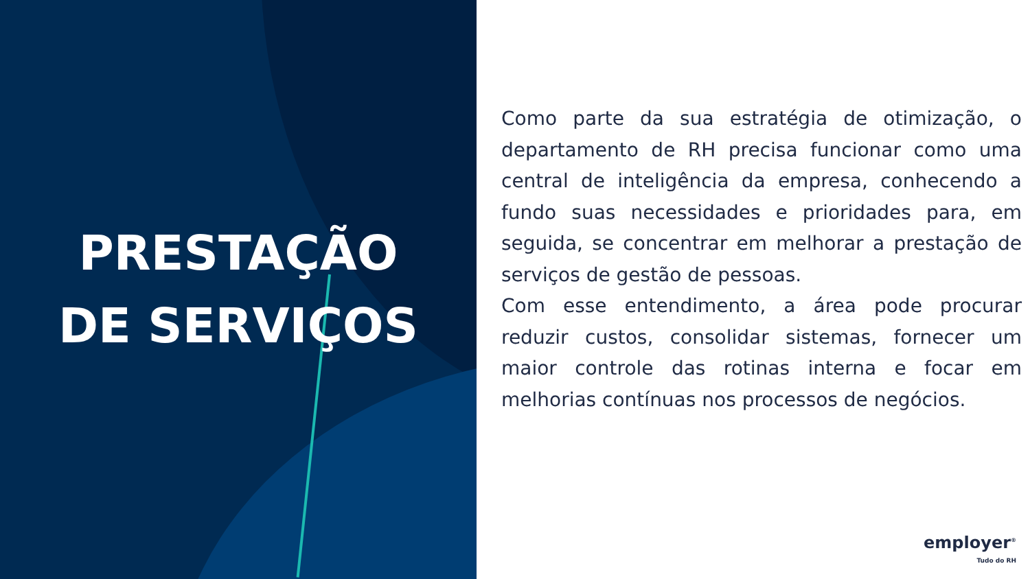PRESTAÇÃO
DE SERVIÇOS
Como parte da sua estratégia de otimização, o departamento de RH precisa funcionar como uma central de inteligência da empresa, conhecendo a fundo suas necessidades e prioridades para, em seguida, se concentrar em melhorar a prestação de serviços de gestão de pessoas.
Com esse entendimento, a área pode procurar reduzir custos, consolidar sistemas, fornecer um maior controle das rotinas interna e focar em melhorias contínuas nos processos de negócios.
employer<sup>®</sup>
Tudo do RH